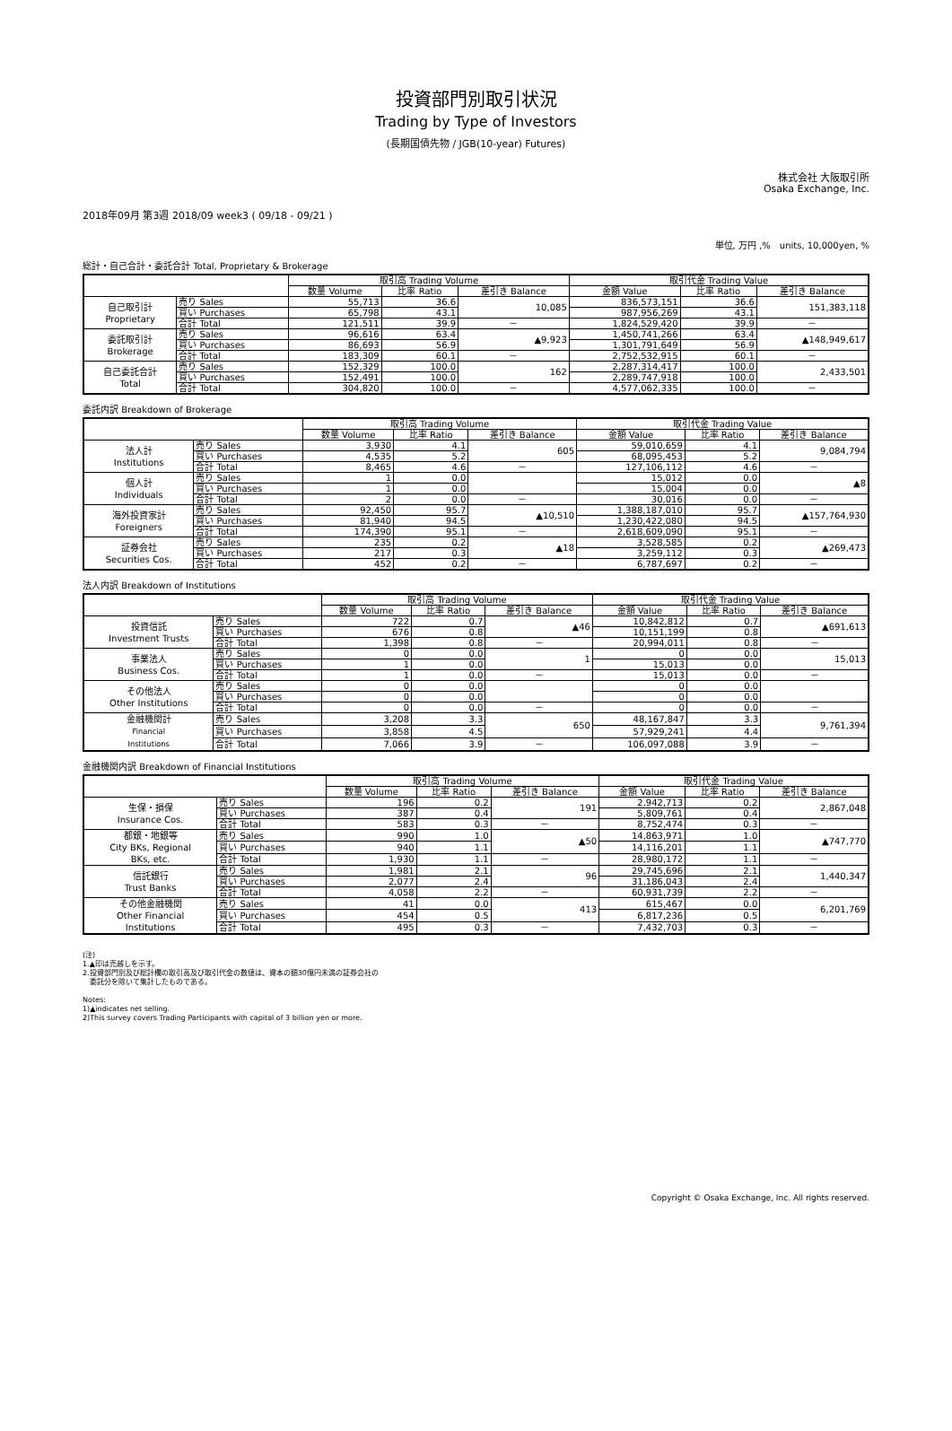投資部門別取引状況
Trading by Type of Investors
(長期国債先物 / JGB(10-year) Futures)
株式会社 大阪取引所
Osaka Exchange, Inc.
2018年09月 第3週 2018/09 week3 ( 09/18 - 09/21 )
単位, 万円 ,%　units, 10,000yen, %
総計・自己合計・委託合計 Total, Proprietary & Brokerage
| | | 取引高 Trading Volume | | | 取引代金 Trading Value | | |
| --- | --- | --- | --- | --- | --- | --- | --- |
| | | 数量 Volume | 比率 Ratio | 差引き Balance | 金額 Value | 比率 Ratio | 差引き Balance |
| 自己取引計 Proprietary | 売り Sales | 55,713 | 36.6 | 10,085 | 836,573,151 | 36.6 | 151,383,118 |
| | 買い Purchases | 65,798 | 43.1 | | 987,956,269 | 43.1 | |
| | 合計 Total | 121,511 | 39.9 | － | 1,824,529,420 | 39.9 | － |
| 委託取引計 Brokerage | 売り Sales | 96,616 | 63.4 | ▲9,923 | 1,450,741,266 | 63.4 | ▲148,949,617 |
| | 買い Purchases | 86,693 | 56.9 | | 1,301,791,649 | 56.9 | |
| | 合計 Total | 183,309 | 60.1 | － | 2,752,532,915 | 60.1 | － |
| 自己委託合計 Total | 売り Sales | 152,329 | 100.0 | 162 | 2,287,314,417 | 100.0 | 2,433,501 |
| | 買い Purchases | 152,491 | 100.0 | | 2,289,747,918 | 100.0 | |
| | 合計 Total | 304,820 | 100.0 | － | 4,577,062,335 | 100.0 | － |
委託内訳 Breakdown of Brokerage
| | | 取引高 Trading Volume | | | 取引代金 Trading Value | | |
| --- | --- | --- | --- | --- | --- | --- | --- |
| | | 数量 Volume | 比率 Ratio | 差引き Balance | 金額 Value | 比率 Ratio | 差引き Balance |
| 法人計 Institutions | 売り Sales | 3,930 | 4.1 | 605 | 59,010,659 | 4.1 | 9,084,794 |
| | 買い Purchases | 4,535 | 5.2 | | 68,095,453 | 5.2 | |
| | 合計 Total | 8,465 | 4.6 | － | 127,106,112 | 4.6 | － |
| 個人計 Individuals | 売り Sales | 1 | 0.0 | | 15,012 | 0.0 | ▲8 |
| | 買い Purchases | 1 | 0.0 | | 15,004 | 0.0 | |
| | 合計 Total | 2 | 0.0 | － | 30,016 | 0.0 | － |
| 海外投資家計 Foreigners | 売り Sales | 92,450 | 95.7 | ▲10,510 | 1,388,187,010 | 95.7 | ▲157,764,930 |
| | 買い Purchases | 81,940 | 94.5 | | 1,230,422,080 | 94.5 | |
| | 合計 Total | 174,390 | 95.1 | － | 2,618,609,090 | 95.1 | － |
| 証券会社 Securities Cos. | 売り Sales | 235 | 0.2 | ▲18 | 3,528,585 | 0.2 | ▲269,473 |
| | 買い Purchases | 217 | 0.3 | | 3,259,112 | 0.3 | |
| | 合計 Total | 452 | 0.2 | － | 6,787,697 | 0.2 | － |
法人内訳 Breakdown of Institutions
| | | 取引高 Trading Volume | | | 取引代金 Trading Value | | |
| --- | --- | --- | --- | --- | --- | --- | --- |
| | | 数量 Volume | 比率 Ratio | 差引き Balance | 金額 Value | 比率 Ratio | 差引き Balance |
| 投資信託 Investment Trusts | 売り Sales | 722 | 0.7 | ▲46 | 10,842,812 | 0.7 | ▲691,613 |
| | 買い Purchases | 676 | 0.8 | | 10,151,199 | 0.8 | |
| | 合計 Total | 1,398 | 0.8 | － | 20,994,011 | 0.8 | － |
| 事業法人 Business Cos. | 売り Sales | 0 | 0.0 | 1 | 0 | 0.0 | 15,013 |
| | 買い Purchases | 1 | 0.0 | | 15,013 | 0.0 | |
| | 合計 Total | 1 | 0.0 | － | 15,013 | 0.0 | － |
| その他法人 Other Institutions | 売り Sales | 0 | 0.0 | | 0 | 0.0 | |
| | 買い Purchases | 0 | 0.0 | | 0 | 0.0 | |
| | 合計 Total | 0 | 0.0 | － | 0 | 0.0 | － |
| 金融機関計 Financial Institutions | 売り Sales | 3,208 | 3.3 | 650 | 48,167,847 | 3.3 | 9,761,394 |
| | 買い Purchases | 3,858 | 4.5 | | 57,929,241 | 4.4 | |
| | 合計 Total | 7,066 | 3.9 | － | 106,097,088 | 3.9 | － |
金融機関内訳 Breakdown of Financial Institutions
| | | 取引高 Trading Volume | | | 取引代金 Trading Value | | |
| --- | --- | --- | --- | --- | --- | --- | --- |
| | | 数量 Volume | 比率 Ratio | 差引き Balance | 金額 Value | 比率 Ratio | 差引き Balance |
| 生保・損保 Insurance Cos. | 売り Sales | 196 | 0.2 | 191 | 2,942,713 | 0.2 | 2,867,048 |
| | 買い Purchases | 387 | 0.4 | | 5,809,761 | 0.4 | |
| | 合計 Total | 583 | 0.3 | － | 8,752,474 | 0.3 | － |
| 都銀・地銀等 City BKs, Regional BKs, etc. | 売り Sales | 990 | 1.0 | ▲50 | 14,863,971 | 1.0 | ▲747,770 |
| | 買い Purchases | 940 | 1.1 | | 14,116,201 | 1.1 | |
| | 合計 Total | 1,930 | 1.1 | － | 28,980,172 | 1.1 | － |
| 信託銀行 Trust Banks | 売り Sales | 1,981 | 2.1 | 96 | 29,745,696 | 2.1 | 1,440,347 |
| | 買い Purchases | 2,077 | 2.4 | | 31,186,043 | 2.4 | |
| | 合計 Total | 4,058 | 2.2 | － | 60,931,739 | 2.2 | － |
| その他金融機関 Other Financial Institutions | 売り Sales | 41 | 0.0 | 413 | 615,467 | 0.0 | 6,201,769 |
| | 買い Purchases | 454 | 0.5 | | 6,817,236 | 0.5 | |
| | 合計 Total | 495 | 0.3 | － | 7,432,703 | 0.3 | － |
(注)
1.▲印は売越しを示す。
2.投資部門別及び総計欄の取引高及び取引代金の数値は、資本の額30億円未満の証券会社の
　委託分を除いて集計したものである。
Notes:
1)▲indicates net selling.
2)This survey covers Trading Participants with capital of 3 billion yen or more.
Copyright © Osaka Exchange, Inc. All rights reserved.